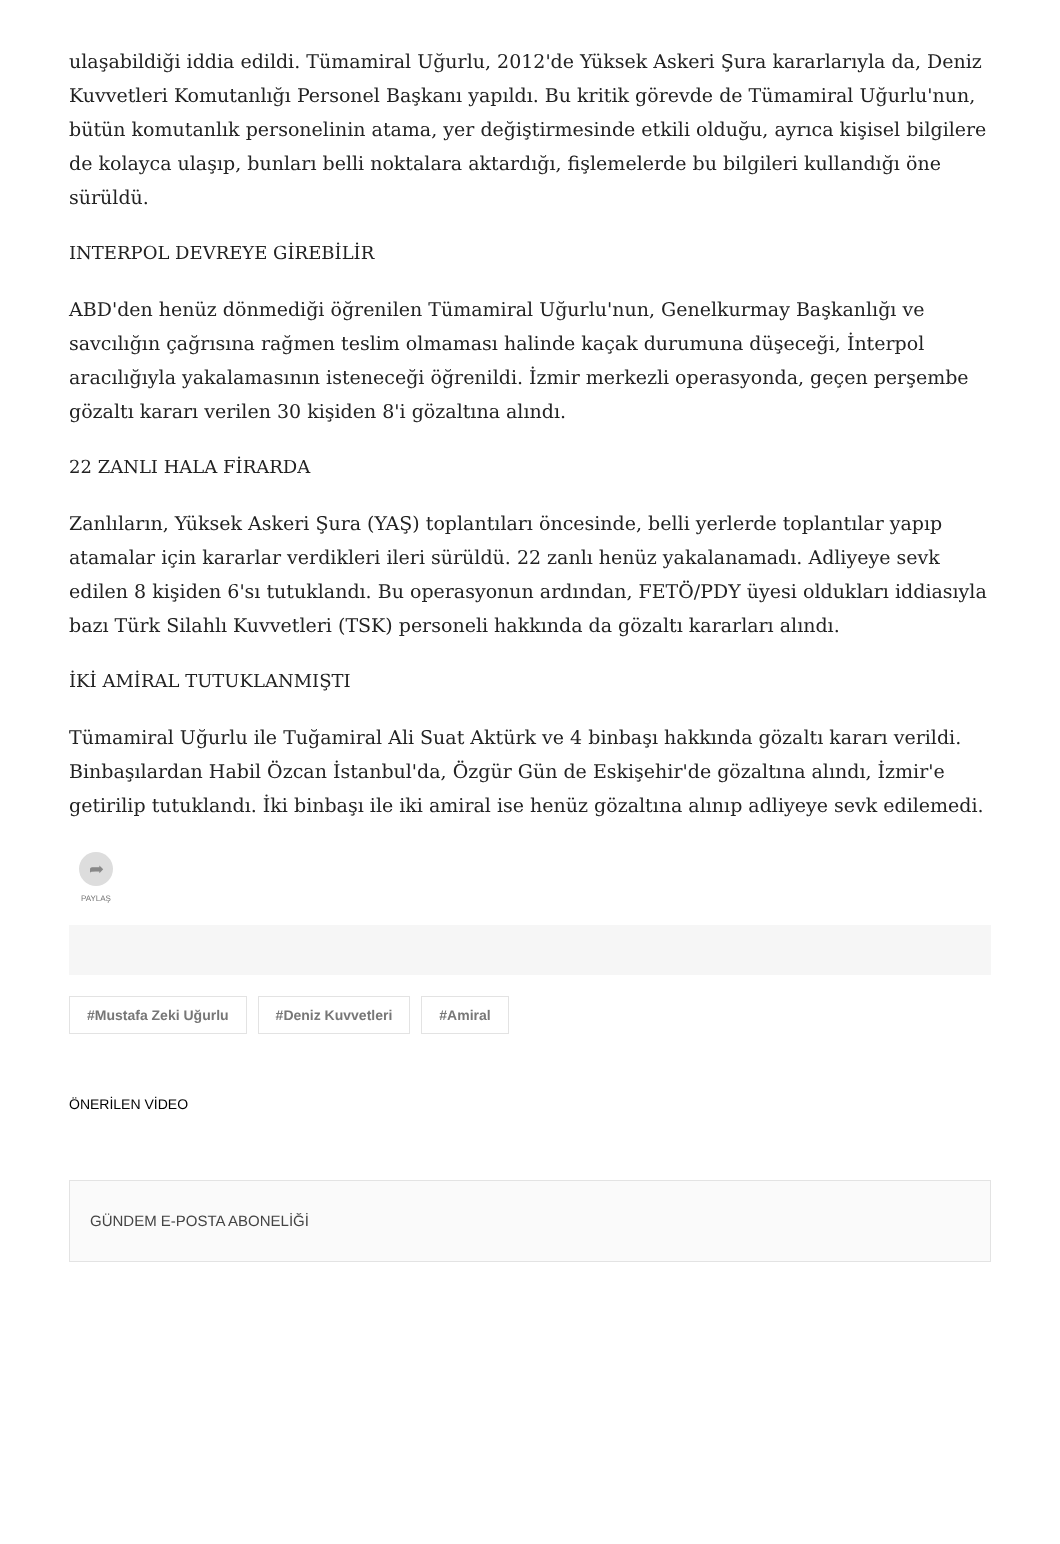ulaşabildiği iddia edildi. Tümamiral Uğurlu, 2012'de Yüksek Askeri Şura kararlarıyla da, Deniz Kuvvetleri Komutanlığı Personel Başkanı yapıldı. Bu kritik görevde de Tümamiral Uğurlu'nun, bütün komutanlık personelinin atama, yer değiştirmesinde etkili olduğu, ayrıca kişisel bilgilere de kolayca ulaşıp, bunları belli noktalara aktardığı, fişlemelerde bu bilgileri kullandığı öne sürüldü.
INTERPOL DEVREYE GİREBİLİR
ABD'den henüz dönmediği öğrenilen Tümamiral Uğurlu'nun, Genelkurmay Başkanlığı ve savcılığın çağrısına rağmen teslim olmaması halinde kaçak durumuna düşeceği, İnterpol aracılığıyla yakalamasının isteneceği öğrenildi. İzmir merkezli operasyonda, geçen perşembe gözaltı kararı verilen 30 kişiden 8'i gözaltına alındı.
22 ZANLI HALA FİRARDA
Zanlıların, Yüksek Askeri Şura (YAŞ) toplantıları öncesinde, belli yerlerde toplantılar yapıp atamalar için kararlar verdikleri ileri sürüldü. 22 zanlı henüz yakalanamadı. Adliyeye sevk edilen 8 kişiden 6'sı tutuklandı. Bu operasyonun ardından, FETÖ/PDY üyesi oldukları iddiasıyla bazı Türk Silahlı Kuvvetleri (TSK) personeli hakkında da gözaltı kararları alındı.
İKİ AMİRAL TUTUKLANMIŞTI
Tümamiral Uğurlu ile Tuğamiral Ali Suat Aktürk ve 4 binbaşı hakkında gözaltı kararı verildi. Binbaşılardan Habil Özcan İstanbul'da, Özgür Gün de Eskişehir'de gözaltına alındı, İzmir'e getirilip tutuklandı. İki binbaşı ile iki amiral ise henüz gözaltına alınıp adliyeye sevk edilemedi.
➦
PAYLAŞ
#Mustafa Zeki Uğurlu #Deniz Kuvvetleri #Amiral
ÖNERİLEN VİDEO
GÜNDEM E-POSTA ABONELİĞİ